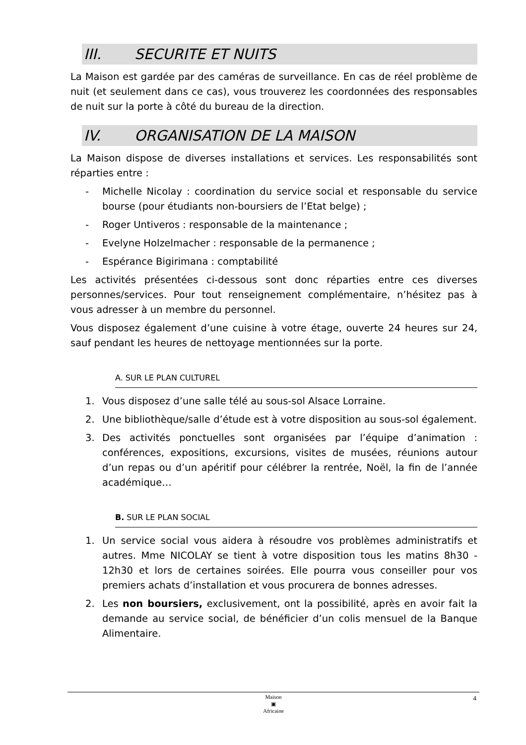III. SECURITE ET NUITS
La Maison est gardée par des caméras de surveillance. En cas de réel problème de nuit (et seulement dans ce cas), vous trouverez les coordonnées des responsables de nuit sur la porte à côté du bureau de la direction.
IV. ORGANISATION DE LA MAISON
La Maison dispose de diverses installations et services. Les responsabilités sont réparties entre :
- Michelle Nicolay : coordination du service social et responsable du service bourse (pour étudiants non-boursiers de l’Etat belge) ;
- Roger Untiveros : responsable de la maintenance ;
- Evelyne Holzelmacher : responsable de la permanence ;
- Espérance Bigirimana : comptabilité
Les activités présentées ci-dessous sont donc réparties entre ces diverses personnes/services. Pour tout renseignement complémentaire, n’hésitez pas à vous adresser à un membre du personnel.
Vous disposez également d’une cuisine à votre étage, ouverte 24 heures sur 24, sauf pendant les heures de nettoyage mentionnées sur la porte.
A. SUR LE PLAN CULTUREL
1. Vous disposez d’une salle télé au sous-sol Alsace Lorraine.
2. Une bibliothèque/salle d’étude est à votre disposition au sous-sol également.
3. Des activités ponctuelles sont organisées par l’équipe d’animation : conférences, expositions, excursions, visites de musées, réunions autour d’un repas ou d’un apéritif pour célébrer la rentrée, Noël, la fin de l’année académique…
B. SUR LE PLAN SOCIAL
1. Un service social vous aidera à résoudre vos problèmes administratifs et autres. Mme NICOLAY se tient à votre disposition tous les matins 8h30 - 12h30 et lors de certaines soirées. Elle pourra vous conseiller pour vos premiers achats d’installation et vous procurera de bonnes adresses.
2. Les non boursiers, exclusivement, ont la possibilité, après en avoir fait la demande au service social, de bénéficier d’un colis mensuel de la Banque Alimentaire.
4
Maison
▣
Africaine